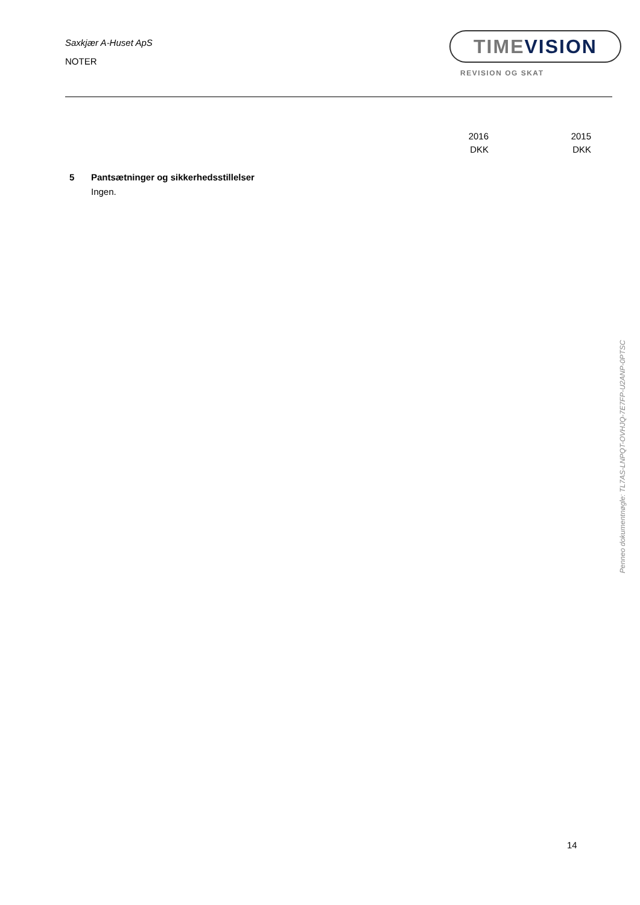Saxkjær A-Huset ApS
NOTER
TIMEVISION
REVISION OG SKAT
2016
DKK
2015
DKK
5 Pantsætninger og sikkerhedsstillelser
Ingen.
Penneo dokumentnøgle: TL7AS-LNPQT-OVHJQ-7E7FP-U2ANP-0PTSC
14